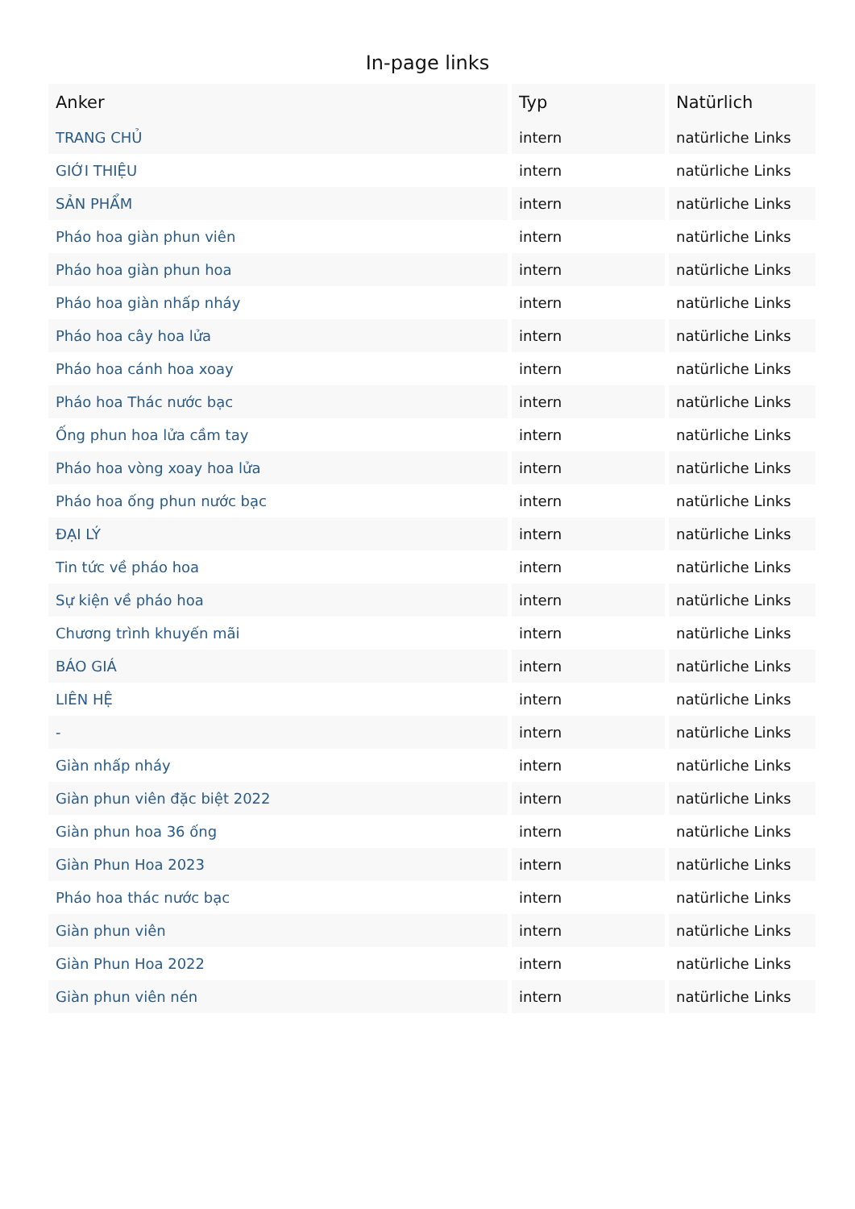In-page links
| Anker | Typ | Natürlich |
| --- | --- | --- |
| TRANG CHỦ | intern | natürliche Links |
| GIỚI THIỆU | intern | natürliche Links |
| SẢN PHẨM | intern | natürliche Links |
| Pháo hoa giàn phun viên | intern | natürliche Links |
| Pháo hoa giàn phun hoa | intern | natürliche Links |
| Pháo hoa giàn nhấp nháy | intern | natürliche Links |
| Pháo hoa cây hoa lửa | intern | natürliche Links |
| Pháo hoa cánh hoa xoay | intern | natürliche Links |
| Pháo hoa Thác nước bạc | intern | natürliche Links |
| Ống phun hoa lửa cầm tay | intern | natürliche Links |
| Pháo hoa vòng xoay hoa lửa | intern | natürliche Links |
| Pháo hoa ống phun nước bạc | intern | natürliche Links |
| ĐẠI LÝ | intern | natürliche Links |
| Tin tức về pháo hoa | intern | natürliche Links |
| Sự kiện về pháo hoa | intern | natürliche Links |
| Chương trình khuyến mãi | intern | natürliche Links |
| BÁO GIÁ | intern | natürliche Links |
| LIÊN HỆ | intern | natürliche Links |
| - | intern | natürliche Links |
| Giàn nhấp nháy | intern | natürliche Links |
| Giàn phun viên đặc biệt 2022 | intern | natürliche Links |
| Giàn phun hoa 36 ống | intern | natürliche Links |
| Giàn Phun Hoa 2023 | intern | natürliche Links |
| Pháo hoa thác nước bạc | intern | natürliche Links |
| Giàn phun viên | intern | natürliche Links |
| Giàn Phun Hoa 2022 | intern | natürliche Links |
| Giàn phun viên nén | intern | natürliche Links |